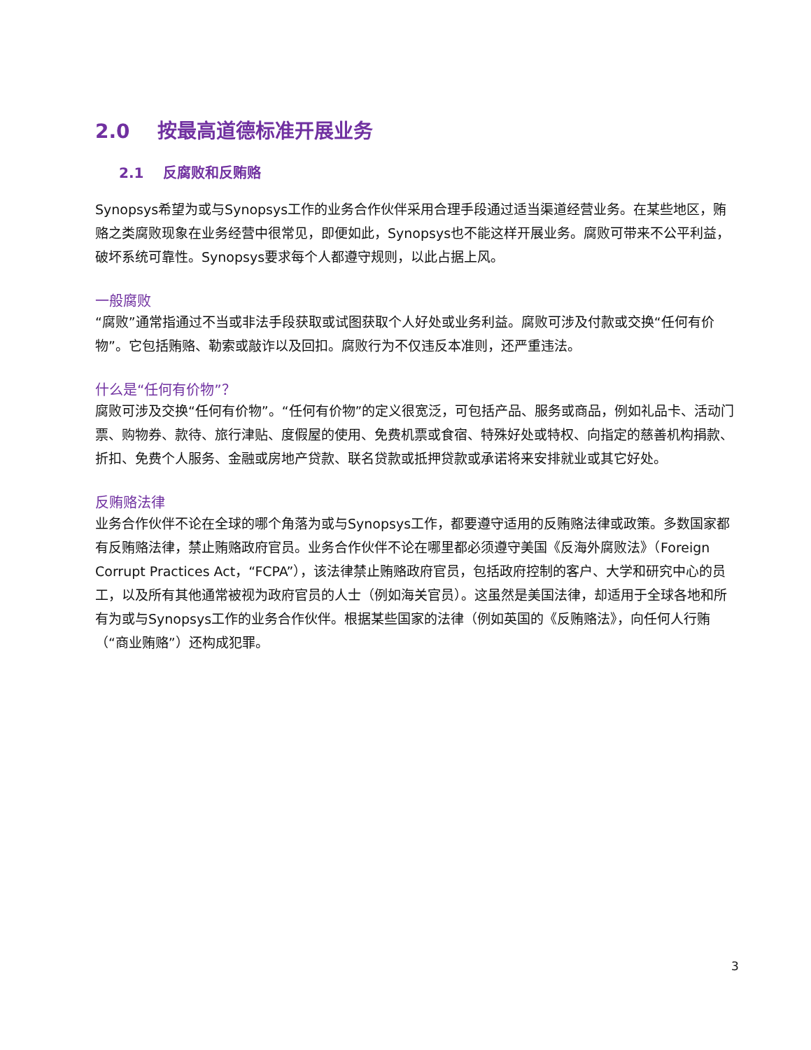2.0 按最高道德标准开展业务
2.1 反腐败和反贿赂
Synopsys希望为或与Synopsys工作的业务合作伙伴采用合理手段通过适当渠道经营业务。在某些地区，贿赂之类腐败现象在业务经营中很常见，即便如此，Synopsys也不能这样开展业务。腐败可带来不公平利益，破坏系统可靠性。Synopsys要求每个人都遵守规则，以此占据上风。
一般腐败
“腐败”通常指通过不当或非法手段获取或试图获取个人好处或业务利益。腐败可涉及付款或交换“任何有价物”。它包括贿赂、勒索或敲诈以及回扣。腐败行为不仅违反本准则，还严重违法。
什么是“任何有价物”？
腐败可涉及交换“任何有价物”。“任何有价物”的定义很宽泛，可包括产品、服务或商品，例如礼品卡、活动门票、购物券、款待、旅行津贴、度假屋的使用、免费机票或食宿、特殊好处或特权、向指定的慈善机构捐款、折扣、免费个人服务、金融或房地产贷款、联名贷款或抵押贷款或承诺将来安排就业或其它好处。
反贿赂法律
业务合作伙伴不论在全球的哪个角落为或与Synopsys工作，都要遵守适用的反贿赂法律或政策。多数国家都有反贿赂法律，禁止贿赂政府官员。业务合作伙伴不论在哪里都必须遵守美国《反海外腐败法》（Foreign Corrupt Practices Act，“FCPA”），该法律禁止贿赂政府官员，包括政府控制的客户、大学和研究中心的员工，以及所有其他通常被视为政府官员的人士（例如海关官员）。这虽然是美国法律，却适用于全球各地和所有为或与Synopsys工作的业务合作伙伴。根据某些国家的法律（例如英国的《反贿赂法》，向任何人行贿（“商业贿赂”）还构成犯罪。
3